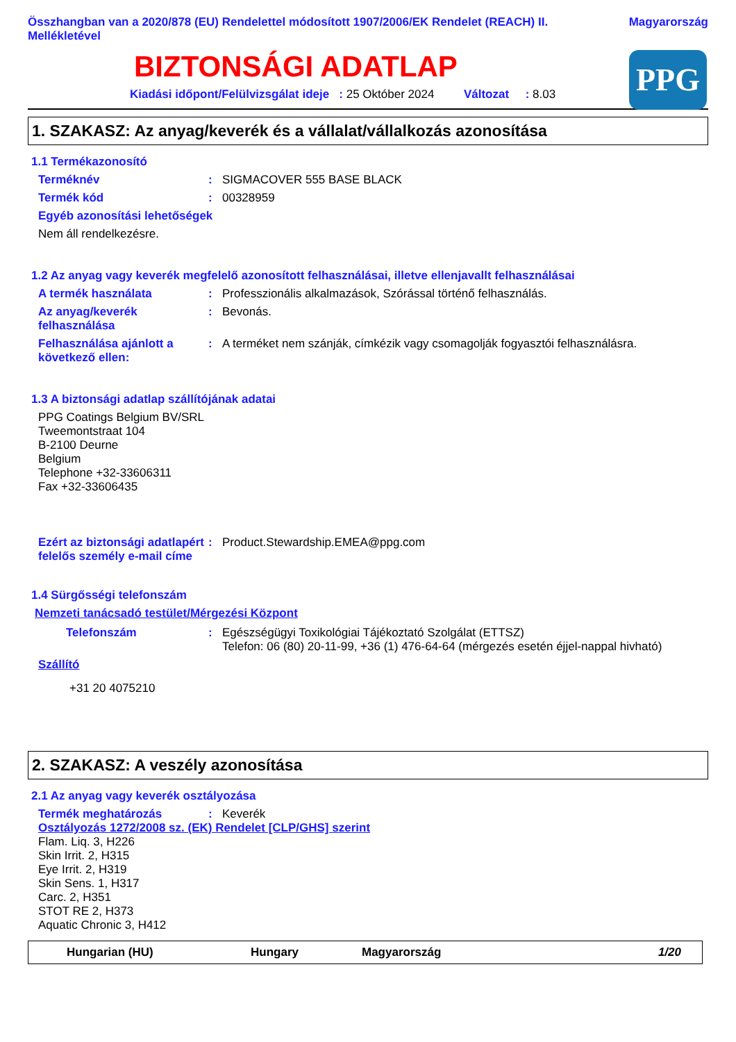Összhangban van a 2020/878 (EU) Rendelettel módosított 1907/2006/EK Rendelet (REACH) II. Mellékletével
Magyarország
BIZTONSÁGI ADATLAP
PPG
Kiadási időpont/Felülvizsgálat ideje : 25 Október 2024 Változat : 8.03
1. SZAKASZ: Az anyag/keverék és a vállalat/vállalkozás azonosítása
1.1 Termékazonosító
Terméknév : SIGMACOVER 555 BASE BLACK
Termék kód : 00328959
Egyéb azonosítási lehetőségek
Nem áll rendelkezésre.
1.2 Az anyag vagy keverék megfelelő azonosított felhasználásai, illetve ellenjavallt felhasználásai
A termék használata : Professzionális alkalmazások, Szórással történő felhasználás.
Az anyag/keverék felhasználása
: Bevonás.
Felhasználása ajánlott a következő ellen:
: A terméket nem szánják, címkézik vagy csomagolják fogyasztói felhasználásra.
1.3 A biztonsági adatlap szállítójának adatai
PPG Coatings Belgium BV/SRL
Tweemontstraat 104
B-2100 Deurne
Belgium
Telephone +32-33606311
Fax +32-33606435
Ezért az biztonsági adatlapért felelős személy e-mail címe
: Product.Stewardship.EMEA@ppg.com
1.4 Sürgősségi telefonszám
Nemzeti tanácsadó testület/Mérgezési Központ
Telefonszám : Egészségügyi Toxikológiai Tájékoztató Szolgálat (ETTSZ)
Telefon: 06 (80) 20-11-99, +36 (1) 476-64-64 (mérgezés esetén éjjel-nappal hivható)
Szállító
+31 20 4075210
2. SZAKASZ: A veszély azonosítása
2.1 Az anyag vagy keverék osztályozása
Termék meghatározás : Keverék
Osztályozás 1272/2008 sz. (EK) Rendelet [CLP/GHS] szerint
Flam. Liq. 3, H226
Skin Irrit. 2, H315
Eye Irrit. 2, H319
Skin Sens. 1, H317
Carc. 2, H351
STOT RE 2, H373
Aquatic Chronic 3, H412
Hungarian (HU) Hungary Magyarország 1/20